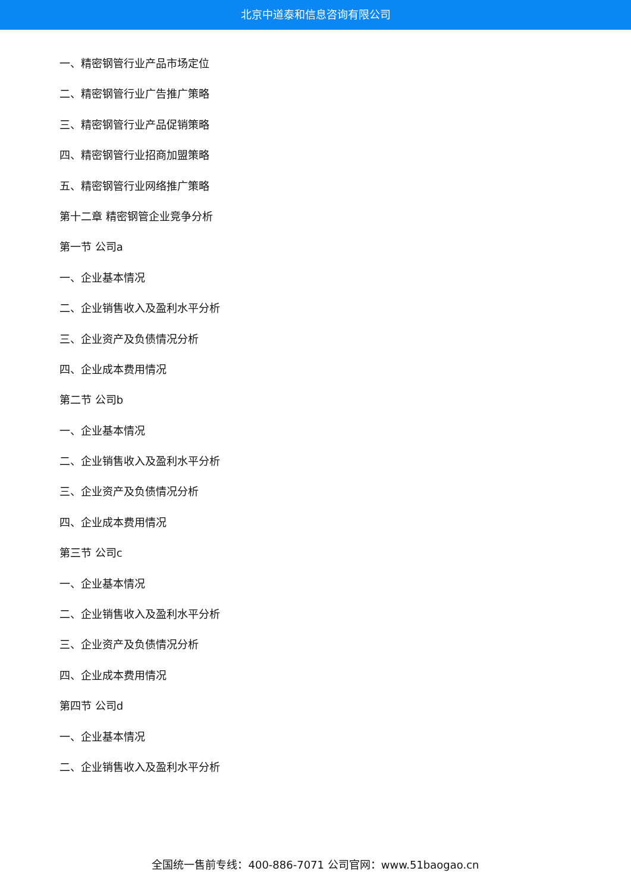北京中道泰和信息咨询有限公司
一、精密钢管行业产品市场定位
二、精密钢管行业广告推广策略
三、精密钢管行业产品促销策略
四、精密钢管行业招商加盟策略
五、精密钢管行业网络推广策略
第十二章 精密钢管企业竞争分析
第一节 公司a
一、企业基本情况
二、企业销售收入及盈利水平分析
三、企业资产及负债情况分析
四、企业成本费用情况
第二节 公司b
一、企业基本情况
二、企业销售收入及盈利水平分析
三、企业资产及负债情况分析
四、企业成本费用情况
第三节 公司c
一、企业基本情况
二、企业销售收入及盈利水平分析
三、企业资产及负债情况分析
四、企业成本费用情况
第四节 公司d
一、企业基本情况
二、企业销售收入及盈利水平分析
全国统一售前专线：400-886-7071 公司官网：www.51baogao.cn